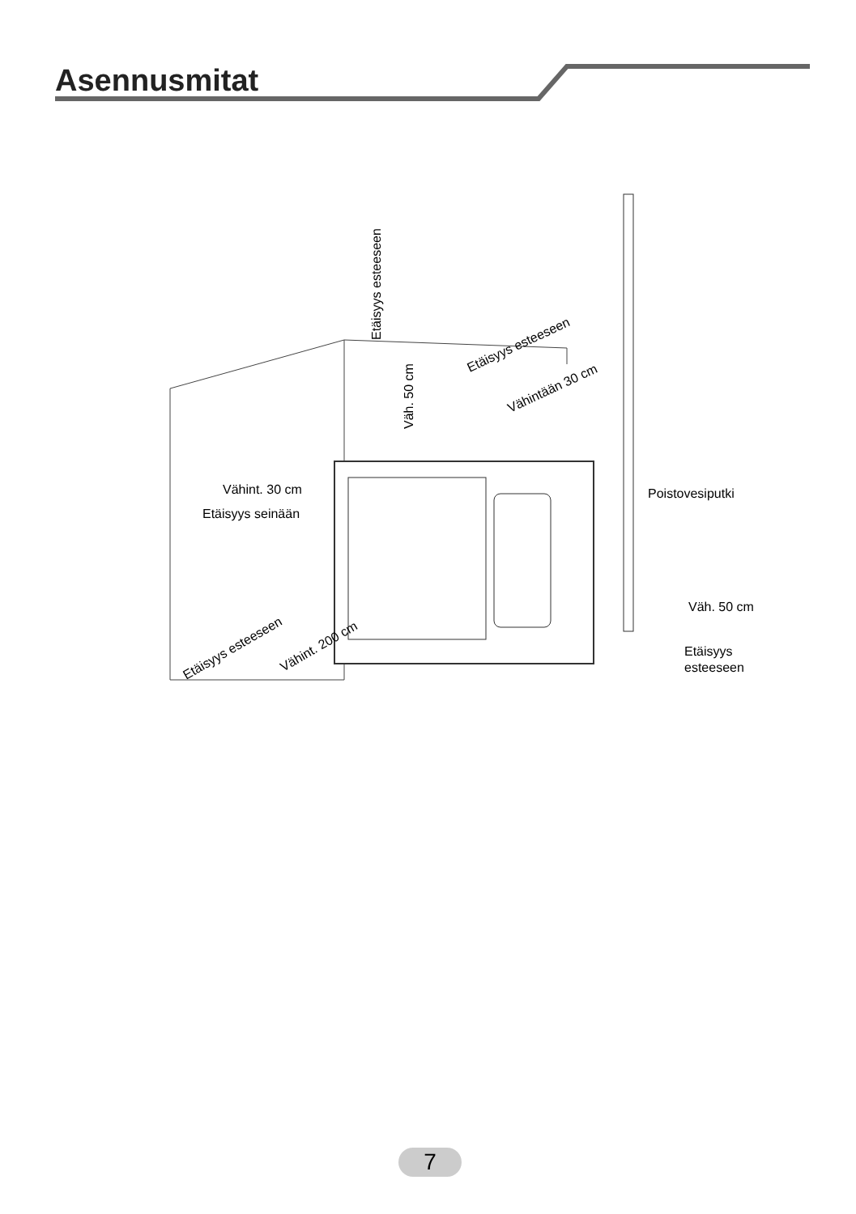Asennusmitat
Vähint. 30 cm
Etäisyys seinään
Etäisyys esteeseen
Väh. 50 cm
Etäisyys esteeseen
Vähintään 30 cm
Poistovesiputki
Väh. 50 cm
Etäisyys
esteeseen
Etäisyys esteeseen
Vähint. 200 cm
7